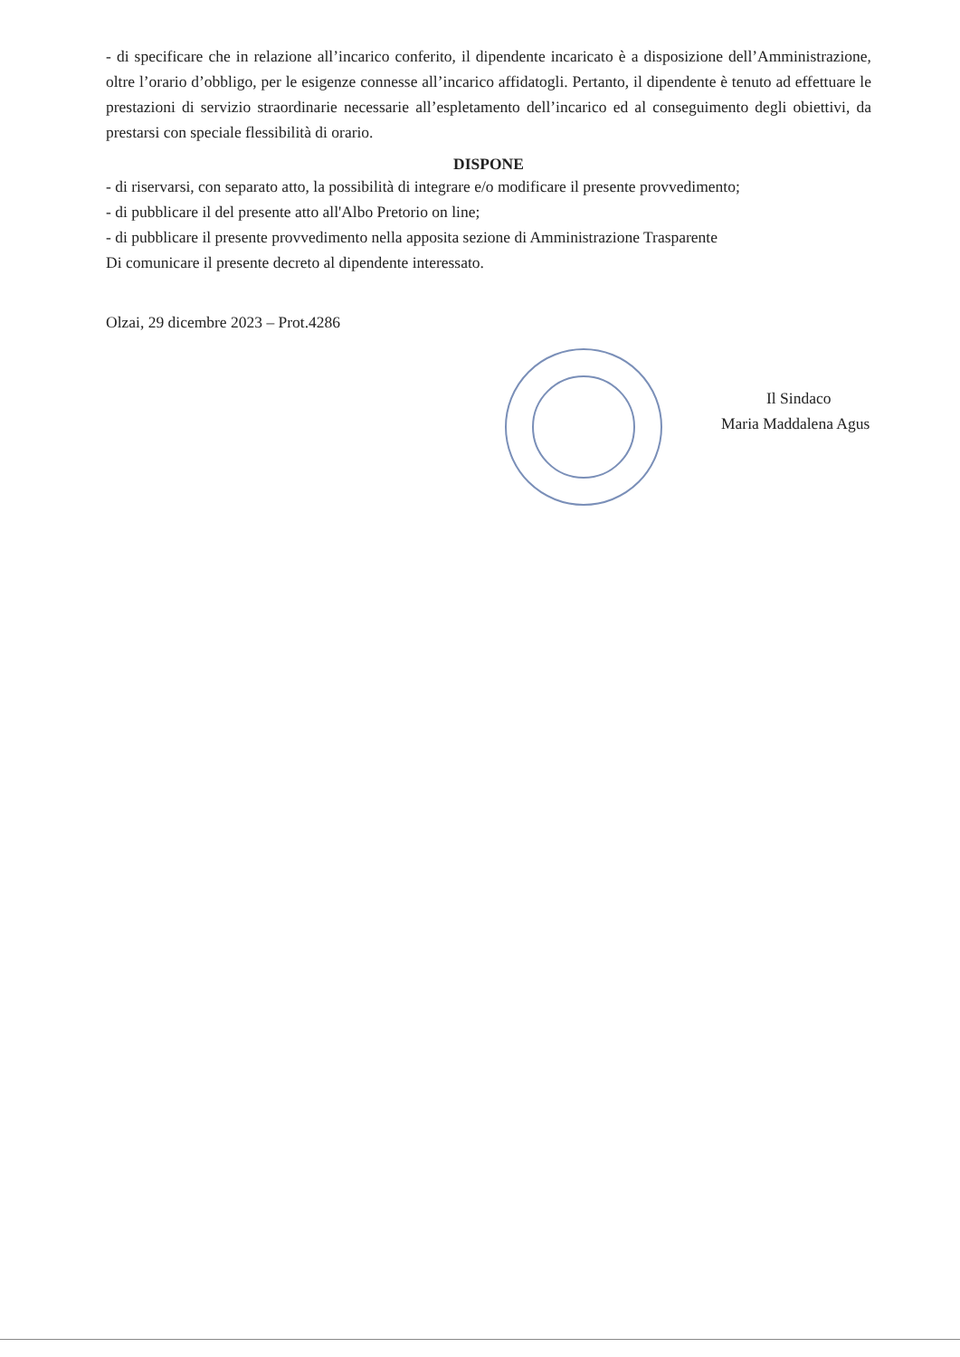- di specificare che in relazione all’incarico conferito, il dipendente incaricato è a disposizione dell’Amministrazione, oltre l’orario d’obbligo, per le esigenze connesse all’incarico affidatogli. Pertanto, il dipendente è tenuto ad effettuare le prestazioni di servizio straordinarie necessarie all’espletamento dell’incarico ed al conseguimento degli obiettivi, da prestarsi con speciale flessibilità di orario.
DISPONE
- di riservarsi, con separato atto, la possibilità di integrare e/o modificare il presente provvedimento;
- di pubblicare il del presente atto all'Albo Pretorio on line;
- di pubblicare il presente provvedimento nella apposita sezione di Amministrazione Trasparente
Di comunicare il presente decreto al dipendente interessato.
Olzai, 29 dicembre 2023 – Prot.4286
Il Sindaco
Maria Maddalena Agus